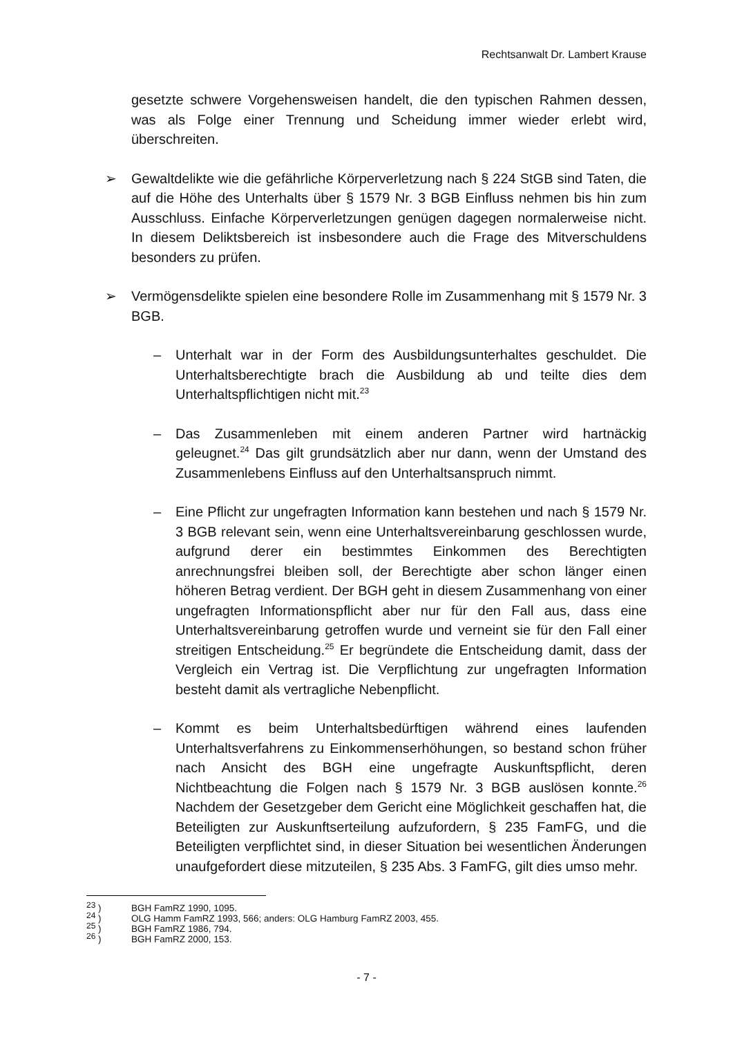Rechtsanwalt Dr. Lambert Krause
gesetzte schwere Vorgehensweisen handelt, die den typischen Rahmen dessen, was als Folge einer Trennung und Scheidung immer wieder erlebt wird, überschreiten.
➢ Gewaltdelikte wie die gefährliche Körperverletzung nach § 224 StGB sind Taten, die auf die Höhe des Unterhalts über § 1579 Nr. 3 BGB Einfluss nehmen bis hin zum Ausschluss. Einfache Körperverletzungen genügen dagegen normalerweise nicht. In diesem Deliktsbereich ist insbesondere auch die Frage des Mitverschuldens besonders zu prüfen.
➢ Vermögensdelikte spielen eine besondere Rolle im Zusammenhang mit § 1579 Nr. 3 BGB.
– Unterhalt war in der Form des Ausbildungsunterhaltes geschuldet. Die Unterhaltsberechtigte brach die Ausbildung ab und teilte dies dem Unterhaltspflichtigen nicht mit.<sup>23</sup>
– Das Zusammenleben mit einem anderen Partner wird hartnäckig geleugnet.<sup>24</sup> Das gilt grundsätzlich aber nur dann, wenn der Umstand des Zusammenlebens Einfluss auf den Unterhaltsanspruch nimmt.
– Eine Pflicht zur ungefragten Information kann bestehen und nach § 1579 Nr. 3 BGB relevant sein, wenn eine Unterhaltsvereinbarung geschlossen wurde, aufgrund derer ein bestimmtes Einkommen des Berechtigten anrechnungsfrei bleiben soll, der Berechtigte aber schon länger einen höheren Betrag verdient. Der BGH geht in diesem Zusammenhang von einer ungefragten Informationspflicht aber nur für den Fall aus, dass eine Unterhaltsvereinbarung getroffen wurde und verneint sie für den Fall einer streitigen Entscheidung.<sup>25</sup> Er begründete die Entscheidung damit, dass der Vergleich ein Vertrag ist. Die Verpflichtung zur ungefragten Information besteht damit als vertragliche Nebenpflicht.
– Kommt es beim Unterhaltsbedürftigen während eines laufenden Unterhaltsverfahrens zu Einkommenserhöhungen, so bestand schon früher nach Ansicht des BGH eine ungefragte Auskunftspflicht, deren Nichtbeachtung die Folgen nach § 1579 Nr. 3 BGB auslösen konnte.<sup>26</sup> Nachdem der Gesetzgeber dem Gericht eine Möglichkeit geschaffen hat, die Beteiligten zur Auskunftserteilung aufzufordern, § 235 FamFG, und die Beteiligten verpflichtet sind, in dieser Situation bei wesentlichen Änderungen unaufgefordert diese mitzuteilen, § 235 Abs. 3 FamFG, gilt dies umso mehr.
<sup>23</sup> ) BGH FamRZ 1990, 1095.
<sup>24</sup> ) OLG Hamm FamRZ 1993, 566; anders: OLG Hamburg FamRZ 2003, 455.
<sup>25</sup> ) BGH FamRZ 1986, 794.
<sup>26</sup> ) BGH FamRZ 2000, 153.
- 7 -